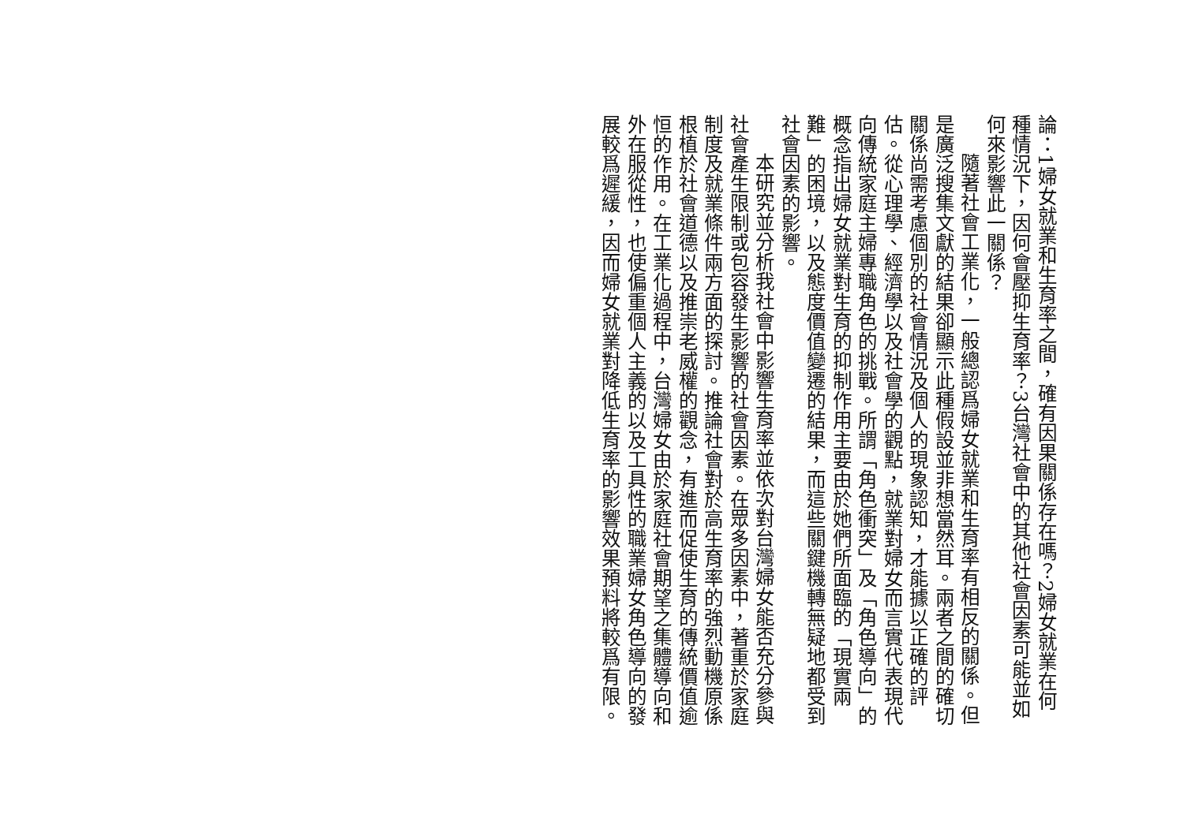論：1婦女就業和生育率之間，確有因果關係存在嗎？2婦女就業在何種情況下，因何會壓抑生育率？3台灣社會中的其他社會因素可能並如何來影響此一關係？
隨著社會工業化，一般總認爲婦女就業和生育率有相反的關係。但是廣泛搜集文獻的結果卻顯示此種假設並非想當然耳。兩者之間的確切關係尚需考慮個別的社會情況及個人的現象認知，才能據以正確的評估。從心理學、經濟學以及社會學的觀點，就業對婦女而言實代表現代向傳統家庭主婦專職角色的挑戰。所謂「角色衝突」及「角色導向」的概念指出婦女就業對生育的抑制作用主要由於她們所面臨的「現實兩難」的困境，以及態度價值變遷的結果，而這些關鍵機轉無疑地都受到社會因素的影響。
本研究並分析我社會中影響生育率並依次對台灣婦女能否充分參與社會產生限制或包容發生影響的社會因素。在眾多因素中，著重於家庭制度及就業條件兩方面的探討。推論社會對於高生育率的強烈動機原係根植於社會道德以及推崇老威權的觀念，有進而促使生育的傳統價值逾恒的作用。在工業化過程中，台灣婦女由於家庭社會期望之集體導向和外在服從性，也使偏重個人主義的以及工具性的職業婦女角色導向的發展較爲遲緩，因而婦女就業對降低生育率的影響效果預料將較爲有限。